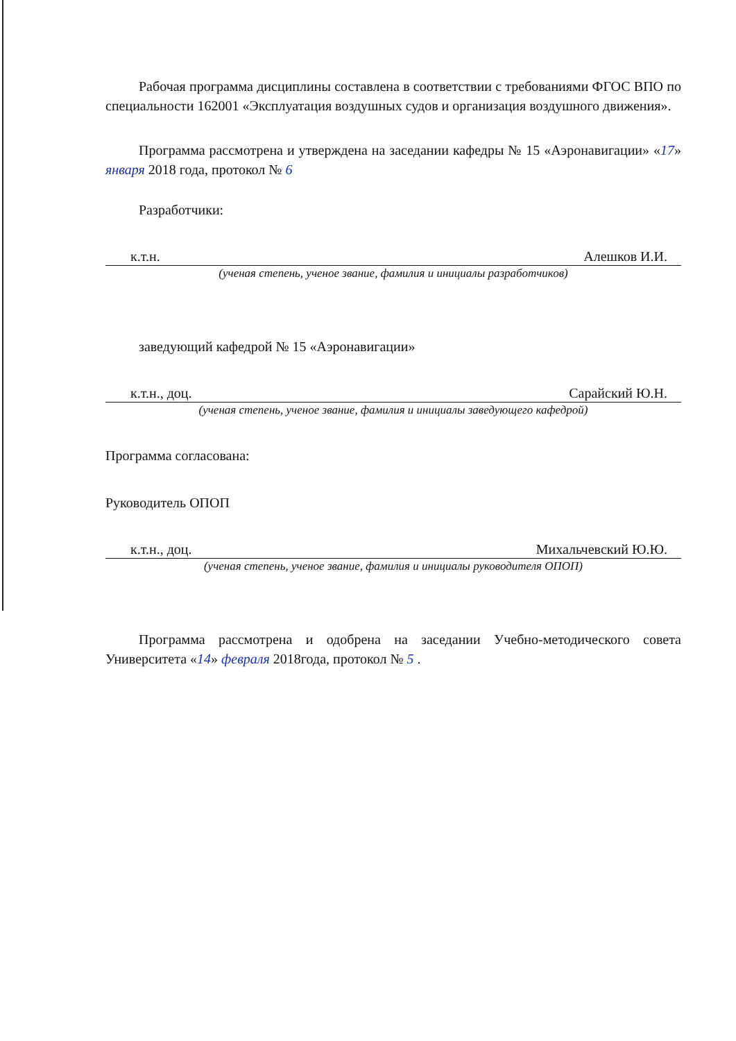Рабочая программа дисциплины составлена в соответствии с требованиями ФГОС ВПО по специальности 162001 «Эксплуатация воздушных судов и организация воздушного движения».
Программа рассмотрена и утверждена на заседании кафедры № 15 «Аэронавигации» «17» января 2018 года, протокол № 6
Разработчики:
к.т.н. Алешков И.И.
(ученая степень, ученое звание, фамилия и инициалы разработчиков)
заведующий кафедрой № 15 «Аэронавигации»
к.т.н., доц. Сарайский Ю.Н.
(ученая степень, ученое звание, фамилия и инициалы заведующего кафедрой)
Программа согласована:
Руководитель ОПОП
к.т.н., доц. Михальчевский Ю.Ю.
(ученая степень, ученое звание, фамилия и инициалы руководителя ОПОП)
Программа рассмотрена и одобрена на заседании Учебно-методического совета Университета «14» февраля 2018года, протокол № 5 .